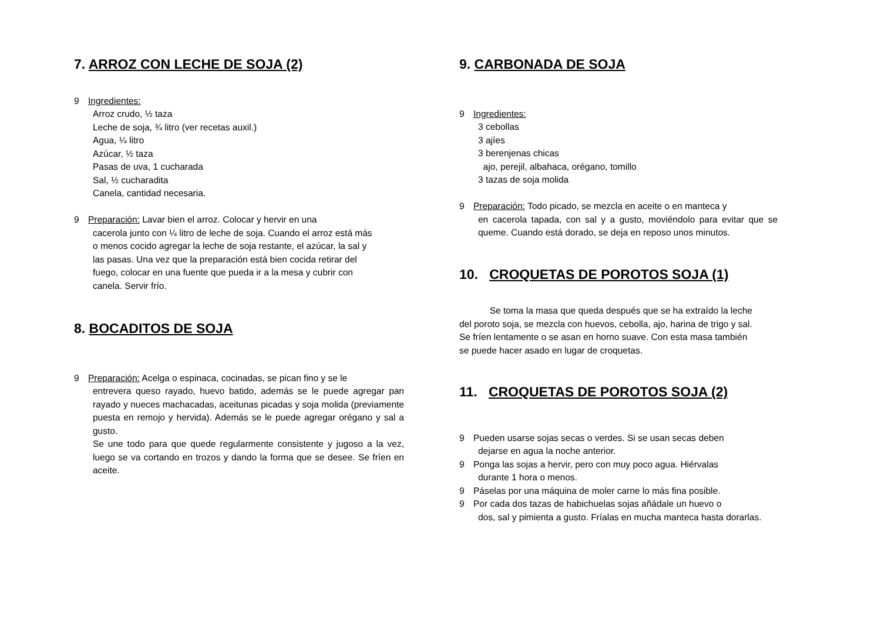7. ARROZ CON LECHE DE SOJA (2)
9 Ingredientes:
Arroz crudo, ½ taza
Leche de soja, ¾ litro (ver recetas auxil.)
Agua, ¼ litro
Azúcar, ½ taza
Pasas de uva, 1 cucharada
Sal, ½ cucharadita
Canela, cantidad necesaria.
9 Preparación: Lavar bien el arroz. Colocar y hervir en una
cacerola junto con ¼ litro de leche de soja. Cuando el arroz está más o menos cocido agregar la leche de soja restante, el azúcar, la sal y las pasas. Una vez que la preparación está bien cocida retirar del fuego, colocar en una fuente que pueda ir a la mesa y cubrir con canela. Servir frío.
8. BOCADITOS DE SOJA
9 Preparación: Acelga o espinaca, cocinadas, se pican fino y se le
entrevera queso rayado, huevo batido, además se le puede agregar pan rayado y nueces machacadas, aceitunas picadas y soja molida (previamente puesta en remojo y hervida). Además se le puede agregar orégano y sal a gusto.
Se une todo para que quede regularmente consistente y jugoso a la vez, luego se va cortando en trozos y dando la forma que se desee. Se fríen en aceite.
9. CARBONADA DE SOJA
9 Ingredientes:
3 cebollas
3 ajíes
3 berenjenas chicas
ajo, perejil, albahaca, orégano, tomillo
3 tazas de soja molida
9 Preparación: Todo picado, se mezcla en aceite o en manteca y
en cacerola tapada, con sal y a gusto, moviéndolo para evitar que se queme. Cuando está dorado, se deja en reposo unos minutos.
10. CROQUETAS DE POROTOS SOJA (1)
Se toma la masa que queda después que se ha extraído la leche del poroto soja, se mezcla con huevos, cebolla, ajo, harina de trigo y sal. Se fríen lentamente o se asan en horno suave. Con esta masa también se puede hacer asado en lugar de croquetas.
11. CROQUETAS DE POROTOS SOJA (2)
9 Pueden usarse sojas secas o verdes. Si se usan secas deben
dejarse en agua la noche anterior.
9 Ponga las sojas a hervir, pero con muy poco agua. Hiérvalas
durante 1 hora o menos.
9 Páselas por una máquina de moler carne lo más fina posible.
9 Por cada dos tazas de habichuelas sojas añádale un huevo o
dos, sal y pimienta a gusto. Fríalas en mucha manteca hasta dorarlas.